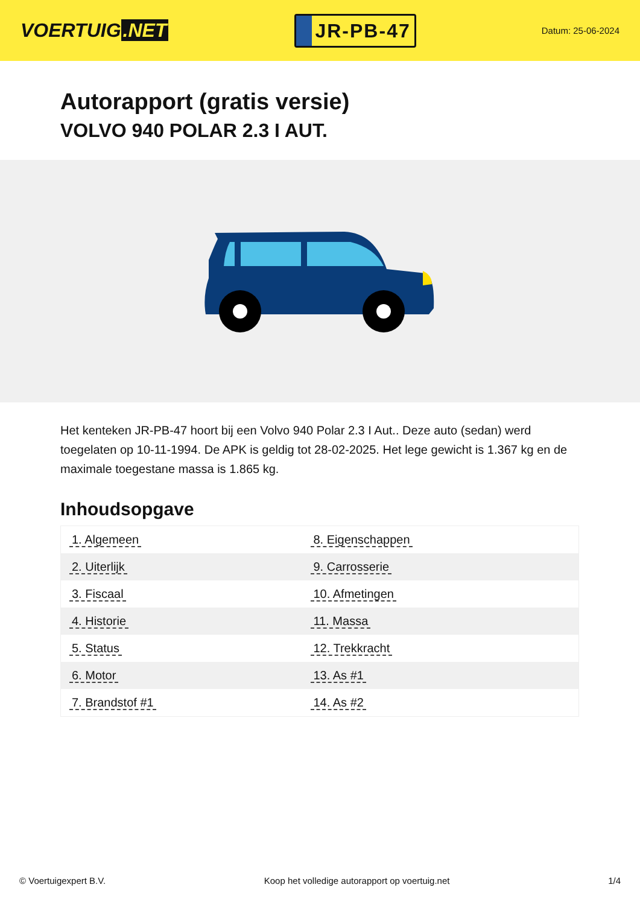VOERTUIG.NET
JR-PB-47
Datum: 25-06-2024
Autorapport (gratis versie)
VOLVO 940 POLAR 2.3 I AUT.
Het kenteken JR-PB-47 hoort bij een Volvo 940 Polar 2.3 I Aut.. Deze auto (sedan) werd toegelaten op 10-11-1994. De APK is geldig tot 28-02-2025. Het lege gewicht is 1.367 kg en de maximale toegestane massa is 1.865 kg.
Inhoudsopgave
| 1. Algemeen | 8. Eigenschappen |
| 2. Uiterlijk | 9. Carrosserie |
| 3. Fiscaal | 10. Afmetingen |
| 4. Historie | 11. Massa |
| 5. Status | 12. Trekkracht |
| 6. Motor | 13. As #1 |
| 7. Brandstof #1 | 14. As #2 |
© Voertuigexpert B.V. Koop het volledige autorapport op voertuig.net 1/4